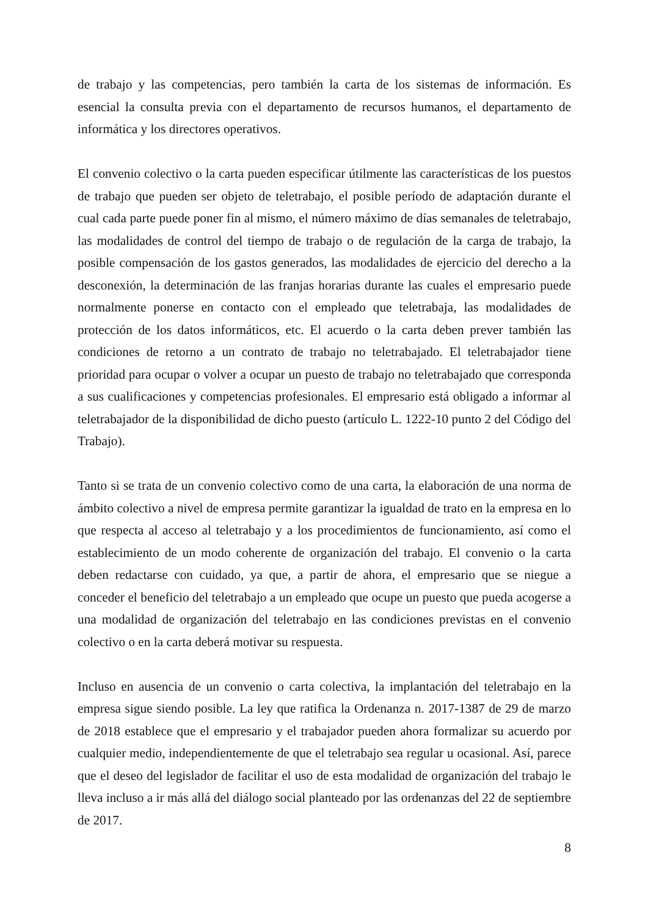de trabajo y las competencias, pero también la carta de los sistemas de información. Es esencial la consulta previa con el departamento de recursos humanos, el departamento de informática y los directores operativos.
El convenio colectivo o la carta pueden especificar útilmente las características de los puestos de trabajo que pueden ser objeto de teletrabajo, el posible período de adaptación durante el cual cada parte puede poner fin al mismo, el número máximo de días semanales de teletrabajo, las modalidades de control del tiempo de trabajo o de regulación de la carga de trabajo, la posible compensación de los gastos generados, las modalidades de ejercicio del derecho a la desconexión, la determinación de las franjas horarias durante las cuales el empresario puede normalmente ponerse en contacto con el empleado que teletrabaja, las modalidades de protección de los datos informáticos, etc. El acuerdo o la carta deben prever también las condiciones de retorno a un contrato de trabajo no teletrabajado. El teletrabajador tiene prioridad para ocupar o volver a ocupar un puesto de trabajo no teletrabajado que corresponda a sus cualificaciones y competencias profesionales. El empresario está obligado a informar al teletrabajador de la disponibilidad de dicho puesto (artículo L. 1222-10 punto 2 del Código del Trabajo).
Tanto si se trata de un convenio colectivo como de una carta, la elaboración de una norma de ámbito colectivo a nivel de empresa permite garantizar la igualdad de trato en la empresa en lo que respecta al acceso al teletrabajo y a los procedimientos de funcionamiento, así como el establecimiento de un modo coherente de organización del trabajo. El convenio o la carta deben redactarse con cuidado, ya que, a partir de ahora, el empresario que se niegue a conceder el beneficio del teletrabajo a un empleado que ocupe un puesto que pueda acogerse a una modalidad de organización del teletrabajo en las condiciones previstas en el convenio colectivo o en la carta deberá motivar su respuesta.
Incluso en ausencia de un convenio o carta colectiva, la implantación del teletrabajo en la empresa sigue siendo posible. La ley que ratifica la Ordenanza n. 2017-1387 de 29 de marzo de 2018 establece que el empresario y el trabajador pueden ahora formalizar su acuerdo por cualquier medio, independientemente de que el teletrabajo sea regular u ocasional. Así, parece que el deseo del legislador de facilitar el uso de esta modalidad de organización del trabajo le lleva incluso a ir más allá del diálogo social planteado por las ordenanzas del 22 de septiembre de 2017.
8